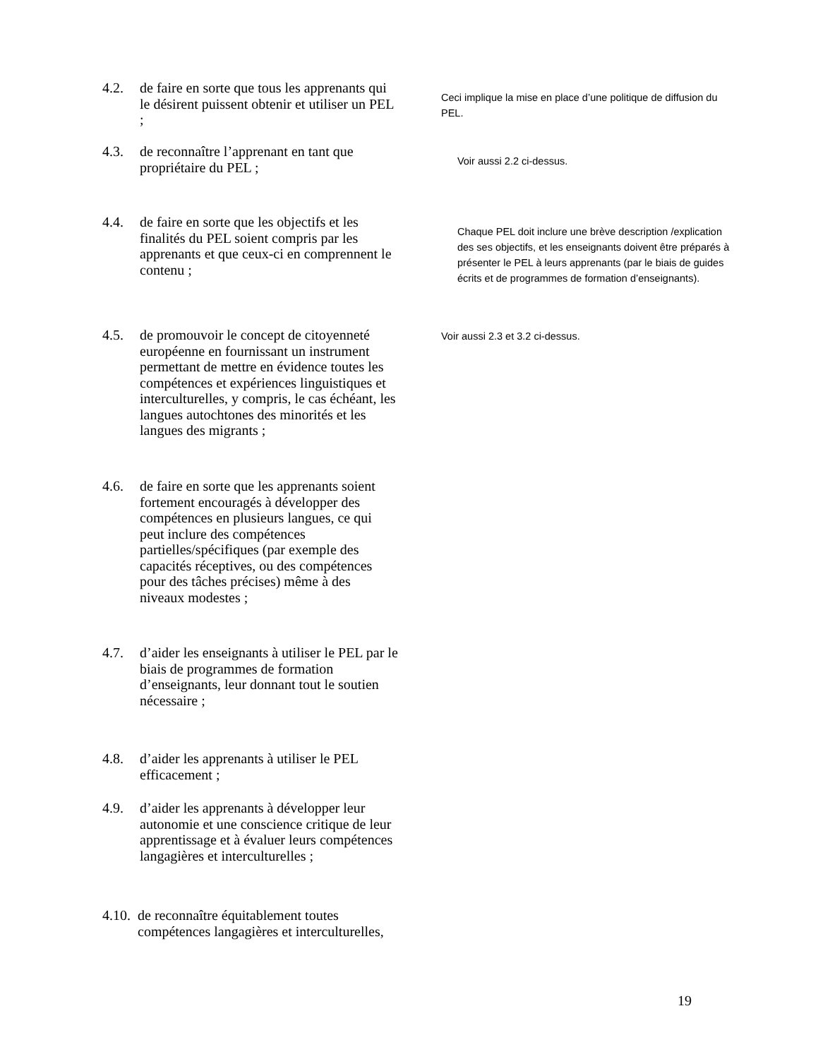4.2. de faire en sorte que tous les apprenants qui le désirent puissent obtenir et utiliser un PEL ;
Ceci implique la mise en place d’une politique de diffusion du PEL.
4.3. de reconnaître l’apprenant en tant que propriétaire du PEL ;
Voir aussi 2.2 ci-dessus.
4.4. de faire en sorte que les objectifs et les finalités du PEL soient compris par les apprenants et que ceux-ci en comprennent le contenu ;
Chaque PEL doit inclure une brève description /explication des ses objectifs, et les enseignants doivent être préparés à présenter le PEL à leurs apprenants (par le biais de guides écrits et de programmes de formation d’enseignants).
4.5. de promouvoir le concept de citoyenneté européenne en fournissant un instrument permettant de mettre en évidence toutes les compétences et expériences linguistiques et interculturelles, y compris, le cas échéant, les langues autochtones des minorités et les langues des migrants ;
Voir aussi 2.3 et 3.2 ci-dessus.
4.6. de faire en sorte que les apprenants soient fortement encouragés à développer des compétences en plusieurs langues, ce qui peut inclure des compétences partielles/spécifiques (par exemple des capacités réceptives, ou des compétences pour des tâches précises) même à des niveaux modestes ;
4.7. d’aider les enseignants à utiliser le PEL par le biais de programmes de formation d’enseignants, leur donnant tout le soutien nécessaire ;
4.8. d’aider les apprenants à utiliser le PEL efficacement ;
4.9. d’aider les apprenants à développer leur autonomie et une conscience critique de leur apprentissage et à évaluer leurs compétences langagières et interculturelles ;
4.10. de reconnaître équitablement toutes compétences langagières et interculturelles,
19